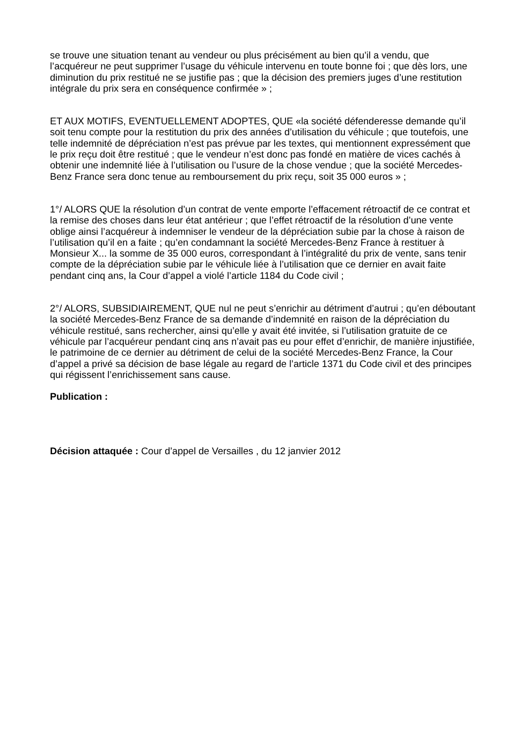se trouve une situation tenant au vendeur ou plus précisément au bien qu’il a vendu, que l’acquéreur ne peut supprimer l’usage du véhicule intervenu en toute bonne foi ; que dès lors, une diminution du prix restitué ne se justifie pas ; que la décision des premiers juges d’une restitution intégrale du prix sera en conséquence confirmée » ;
ET AUX MOTIFS, EVENTUELLEMENT ADOPTES, QUE «la société défenderesse demande qu’il soit tenu compte pour la restitution du prix des années d’utilisation du véhicule ; que toutefois, une telle indemnité de dépréciation n’est pas prévue par les textes, qui mentionnent expressément que le prix reçu doit être restitué ; que le vendeur n’est donc pas fondé en matière de vices cachés à obtenir une indemnité liée à l’utilisation ou l’usure de la chose vendue ; que la société Mercedes-Benz France sera donc tenue au remboursement du prix reçu, soit 35 000 euros » ;
1°/ ALORS QUE la résolution d’un contrat de vente emporte l’effacement rétroactif de ce contrat et la remise des choses dans leur état antérieur ; que l’effet rétroactif de la résolution d’une vente oblige ainsi l’acquéreur à indemniser le vendeur de la dépréciation subie par la chose à raison de l’utilisation qu’il en a faite ; qu’en condamnant la société Mercedes-Benz France à restituer à Monsieur X... la somme de 35 000 euros, correspondant à l’intégralité du prix de vente, sans tenir compte de la dépréciation subie par le véhicule liée à l’utilisation que ce dernier en avait faite pendant cinq ans, la Cour d’appel a violé l’article 1184 du Code civil ;
2°/ ALORS, SUBSIDIAIREMENT, QUE nul ne peut s’enrichir au détriment d’autrui ; qu’en déboutant la société Mercedes-Benz France de sa demande d’indemnité en raison de la dépréciation du véhicule restitué, sans rechercher, ainsi qu’elle y avait été invitée, si l’utilisation gratuite de ce véhicule par l’acquéreur pendant cinq ans n’avait pas eu pour effet d’enrichir, de manière injustifiée, le patrimoine de ce dernier au détriment de celui de la société Mercedes-Benz France, la Cour d’appel a privé sa décision de base légale au regard de l’article 1371 du Code civil et des principes qui régissent l’enrichissement sans cause.
Publication :
Décision attaquée : Cour d’appel de Versailles , du 12 janvier 2012